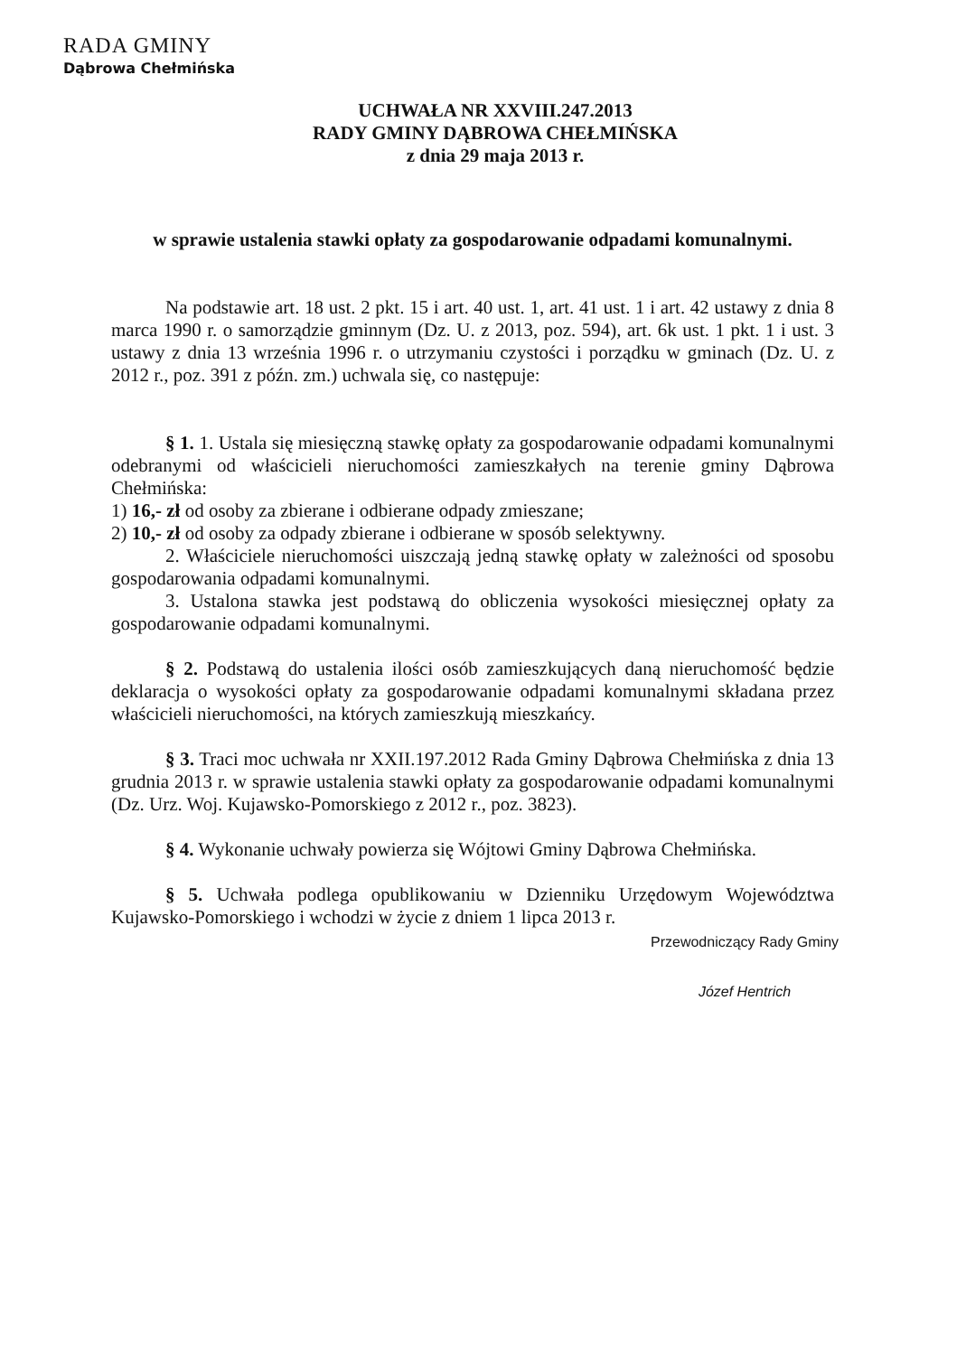RADA GMINY
Dąbrowa Chełmińska
UCHWAŁA NR XXVIII.247.2013
RADY GMINY DĄBROWA CHEŁMIŃSKA
z dnia 29 maja 2013 r.
w sprawie ustalenia stawki opłaty za gospodarowanie odpadami komunalnymi.
Na podstawie art. 18 ust. 2 pkt. 15 i art. 40 ust. 1, art. 41 ust. 1 i art. 42 ustawy z dnia 8 marca 1990 r. o samorządzie gminnym (Dz. U. z 2013, poz. 594), art. 6k ust. 1 pkt. 1 i ust. 3 ustawy z dnia 13 września 1996 r. o utrzymaniu czystości i porządku w gminach (Dz. U. z 2012 r., poz. 391 z późn. zm.) uchwala się, co następuje:
§ 1. 1. Ustala się miesięczną stawkę opłaty za gospodarowanie odpadami komunalnymi odebranymi od właścicieli nieruchomości zamieszkałych na terenie gminy Dąbrowa Chełmińska:
1) 16,- zł od osoby za zbierane i odbierane odpady zmieszane;
2) 10,- zł od osoby za odpady zbierane i odbierane w sposób selektywny.
2. Właściciele nieruchomości uiszczają jedną stawkę opłaty w zależności od sposobu gospodarowania odpadami komunalnymi.
3. Ustalona stawka jest podstawą do obliczenia wysokości miesięcznej opłaty za gospodarowanie odpadami komunalnymi.
§ 2. Podstawą do ustalenia ilości osób zamieszkujących daną nieruchomość będzie deklaracja o wysokości opłaty za gospodarowanie odpadami komunalnymi składana przez właścicieli nieruchomości, na których zamieszkują mieszkańcy.
§ 3. Traci moc uchwała nr XXII.197.2012 Rada Gminy Dąbrowa Chełmińska z dnia 13 grudnia 2013 r. w sprawie ustalenia stawki opłaty za gospodarowanie odpadami komunalnymi (Dz. Urz. Woj. Kujawsko-Pomorskiego z 2012 r., poz. 3823).
§ 4. Wykonanie uchwały powierza się Wójtowi Gminy Dąbrowa Chełmińska.
§ 5. Uchwała podlega opublikowaniu w Dzienniku Urzędowym Województwa Kujawsko-Pomorskiego i wchodzi w życie z dniem 1 lipca 2013 r.
Przewodniczący Rady Gminy
Józef Hentrich